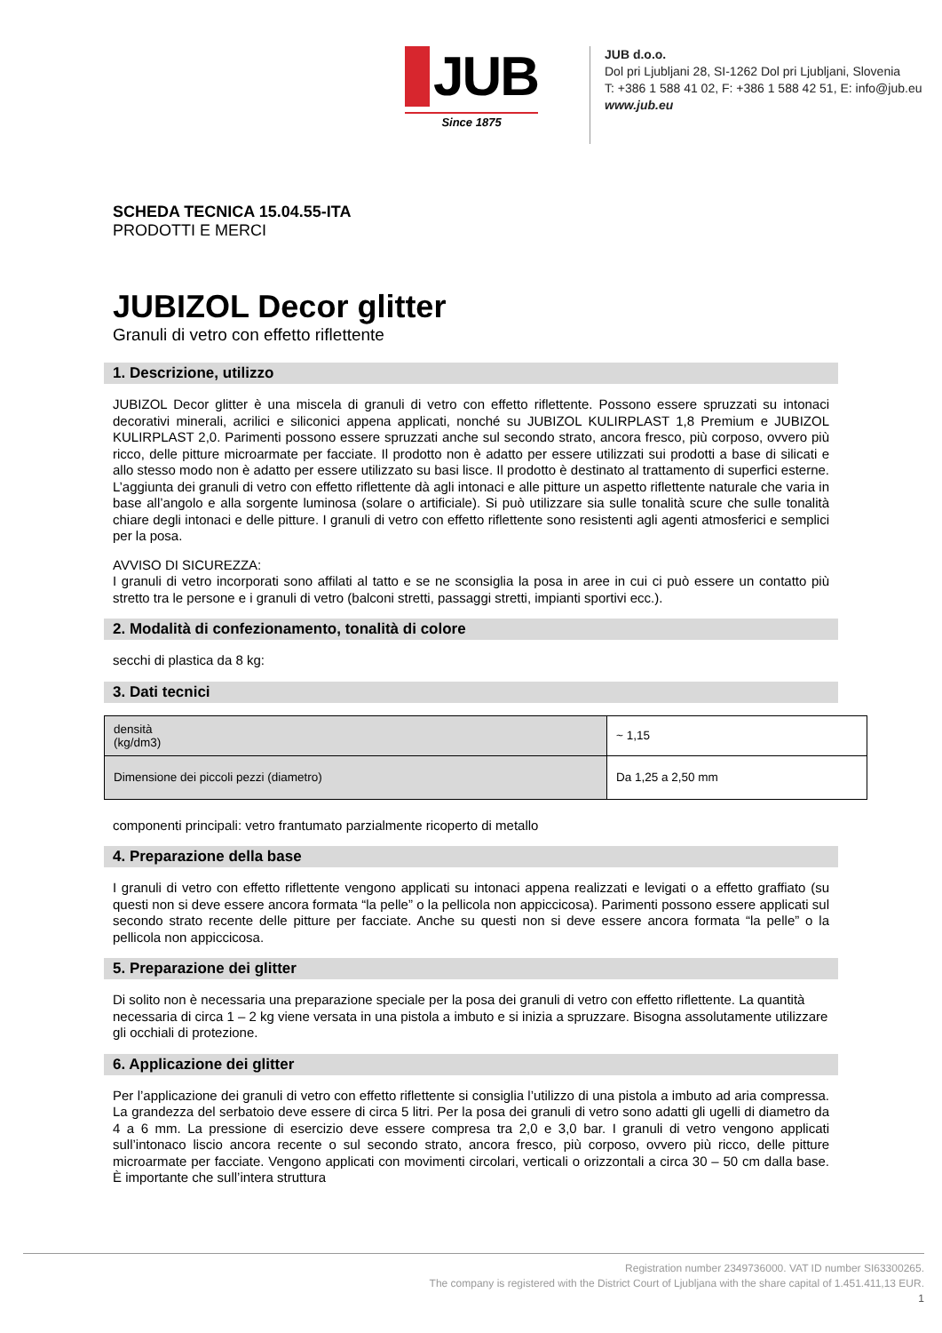JUB
Since 1875
JUB d.o.o.
Dol pri Ljubljani 28, SI-1262 Dol pri Ljubljani, Slovenia
T: +386 1 588 41 02, F: +386 1 588 42 51, E: info@jub.eu
www.jub.eu
SCHEDA TECNICA 15.04.55-ITA
PRODOTTI E MERCI
JUBIZOL Decor glitter
Granuli di vetro con effetto riflettente
1. Descrizione, utilizzo
JUBIZOL Decor glitter è una miscela di granuli di vetro con effetto riflettente. Possono essere spruzzati su intonaci decorativi minerali, acrilici e siliconici appena applicati, nonché su JUBIZOL KULIRPLAST 1,8 Premium e JUBIZOL KULIRPLAST 2,0. Parimenti possono essere spruzzati anche sul secondo strato, ancora fresco, più corposo, ovvero più ricco, delle pitture microarmate per facciate. Il prodotto non è adatto per essere utilizzati sui prodotti a base di silicati e allo stesso modo non è adatto per essere utilizzato su basi lisce. Il prodotto è destinato al trattamento di superfici esterne. L’aggiunta dei granuli di vetro con effetto riflettente dà agli intonaci e alle pitture un aspetto riflettente naturale che varia in base all’angolo e alla sorgente luminosa (solare o artificiale). Si può utilizzare sia sulle tonalità scure che sulle tonalità chiare degli intonaci e delle pitture. I granuli di vetro con effetto riflettente sono resistenti agli agenti atmosferici e semplici per la posa.
AVVISO DI SICUREZZA:
I granuli di vetro incorporati sono affilati al tatto e se ne sconsiglia la posa in aree in cui ci può essere un contatto più stretto tra le persone e i granuli di vetro (balconi stretti, passaggi stretti, impianti sportivi ecc.).
2. Modalità di confezionamento, tonalità di colore
secchi di plastica da 8 kg:
3. Dati tecnici
| densità (kg/dm3) | ~ 1,15 |
| Dimensione dei piccoli pezzi (diametro) | Da 1,25 a 2,50 mm |
componenti principali: vetro frantumato parzialmente ricoperto di metallo
4. Preparazione della base
I granuli di vetro con effetto riflettente vengono applicati su intonaci appena realizzati e levigati o a effetto graffiato (su questi non si deve essere ancora formata “la pelle” o la pellicola non appiccicosa). Parimenti possono essere applicati sul secondo strato recente delle pitture per facciate. Anche su questi non si deve essere ancora formata “la pelle” o la pellicola non appiccicosa.
5. Preparazione dei glitter
Di solito non è necessaria una preparazione speciale per la posa dei granuli di vetro con effetto riflettente. La quantità necessaria di circa 1 – 2 kg viene versata in una pistola a imbuto e si inizia a spruzzare. Bisogna assolutamente utilizzare gli occhiali di protezione.
6. Applicazione dei glitter
Per l’applicazione dei granuli di vetro con effetto riflettente si consiglia l’utilizzo di una pistola a imbuto ad aria compressa. La grandezza del serbatoio deve essere di circa 5 litri. Per la posa dei granuli di vetro sono adatti gli ugelli di diametro da 4 a 6 mm. La pressione di esercizio deve essere compresa tra 2,0 e 3,0 bar. I granuli di vetro vengono applicati sull’intonaco liscio ancora recente o sul secondo strato, ancora fresco, più corposo, ovvero più ricco, delle pitture microarmate per facciate. Vengono applicati con movimenti circolari, verticali o orizzontali a circa 30 – 50 cm dalla base. È importante che sull’intera struttura
Registration number 2349736000. VAT ID number SI63300265.
The company is registered with the District Court of Ljubljana with the share capital of 1.451.411,13 EUR.
1